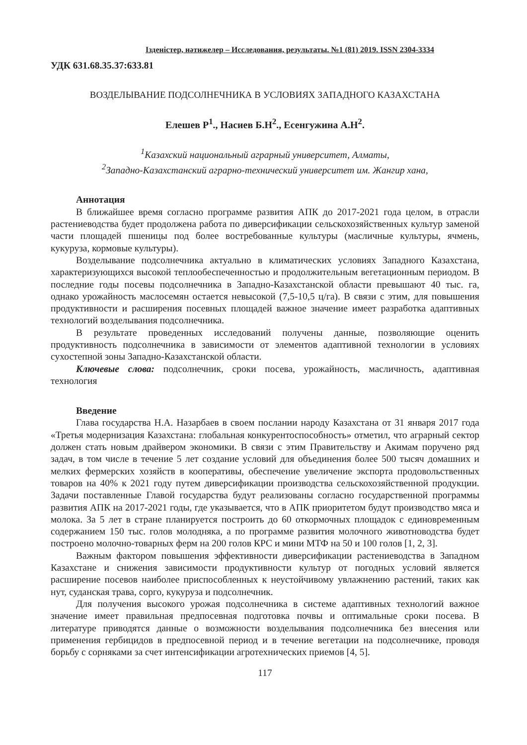Ізденістер, нәтижелер – Исследования, результаты. №1 (81) 2019. ISSN 2304-3334
УДК 631.68.35.37:633.81
ВОЗДЕЛЫВАНИЕ ПОДСОЛНЕЧНИКА В УСЛОВИЯХ ЗАПАДНОГО КАЗАХСТАНА
Елешев Р<sup>1</sup>., Насиев Б.Н<sup>2</sup>., Есенгужина А.Н<sup>2</sup>.
<sup>1</sup> Казахский национальный аграрный университет, Алматы,
<sup>2</sup> Западно-Казахстанский аграрно-технический университет им. Жангир хана,
Аннотация
В ближайшее время согласно программе развития АПК до 2017-2021 года целом, в отрасли растениеводства будет продолжена работа по диверсификации сельскохозяйственных культур заменой части площадей пшеницы под более востребованные культуры (масличные культуры, ячмень, кукуруза, кормовые культуры).
Возделывание подсолнечника актуально в климатических условиях Западного Казахстана, характеризующихся высокой теплообеспеченностью и продолжительным вегетационным периодом. В последние годы посевы подсолнечника в Западно-Казахстанской области превышают 40 тыс. га, однако урожайность маслосемян остается невысокой (7,5-10,5 ц/га). В связи с этим, для повышения продуктивности и расширения посевных площадей важное значение имеет разработка адаптивных технологий возделывания подсолнечника.
В результате проведенных исследований получены данные, позволяющие оценить продуктивность подсолнечника в зависимости от элементов адаптивной технологии в условиях сухостепной зоны Западно-Казахстанской области.
Ключевые слова: подсолнечник, сроки посева, урожайность, масличность, адаптивная технология
Введение
Глава государства Н.А. Назарбаев в своем послании народу Казахстана от 31 января 2017 года «Третья модернизация Казахстана: глобальная конкурентоспособность» отметил, что аграрный сектор должен стать новым драйвером экономики. В связи с этим Правительству и Акимам поручено ряд задач, в том числе в течение 5 лет создание условий для объединения более 500 тысяч домашних и мелких фермерских хозяйств в кооперативы, обеспечение увеличение экспорта продовольственных товаров на 40% к 2021 году путем диверсификации производства сельскохозяйственной продукции. Задачи поставленные Главой государства будут реализованы согласно государственной программы развития АПК на 2017-2021 годы, где указывается, что в АПК приоритетом будут производство мяса и молока. За 5 лет в стране планируется построить до 60 откормочных площадок с единовременным содержанием 150 тыс. голов молодняка, а по программе развития молочного животноводства будет построено молочно-товарных ферм на 200 голов КРС и мини МТФ на 50 и 100 голов [1, 2, 3].
Важным фактором повышения эффективности диверсификации растениеводства в Западном Казахстане и снижения зависимости продуктивности культур от погодных условий является расширение посевов наиболее приспособленных к неустойчивому увлажнению растений, таких как нут, суданская трава, сорго, кукуруза и подсолнечник.
Для получения высокого урожая подсолнечника в системе адаптивных технологий важное значение имеет правильная предпосевная подготовка почвы и оптимальные сроки посева. В литературе приводятся данные о возможности возделывания подсолнечника без внесения или применения гербицидов в предпосевной период и в течение вегетации на подсолнечнике, проводя борьбу с сорняками за счет интенсификации агротехнических приемов [4, 5].
117